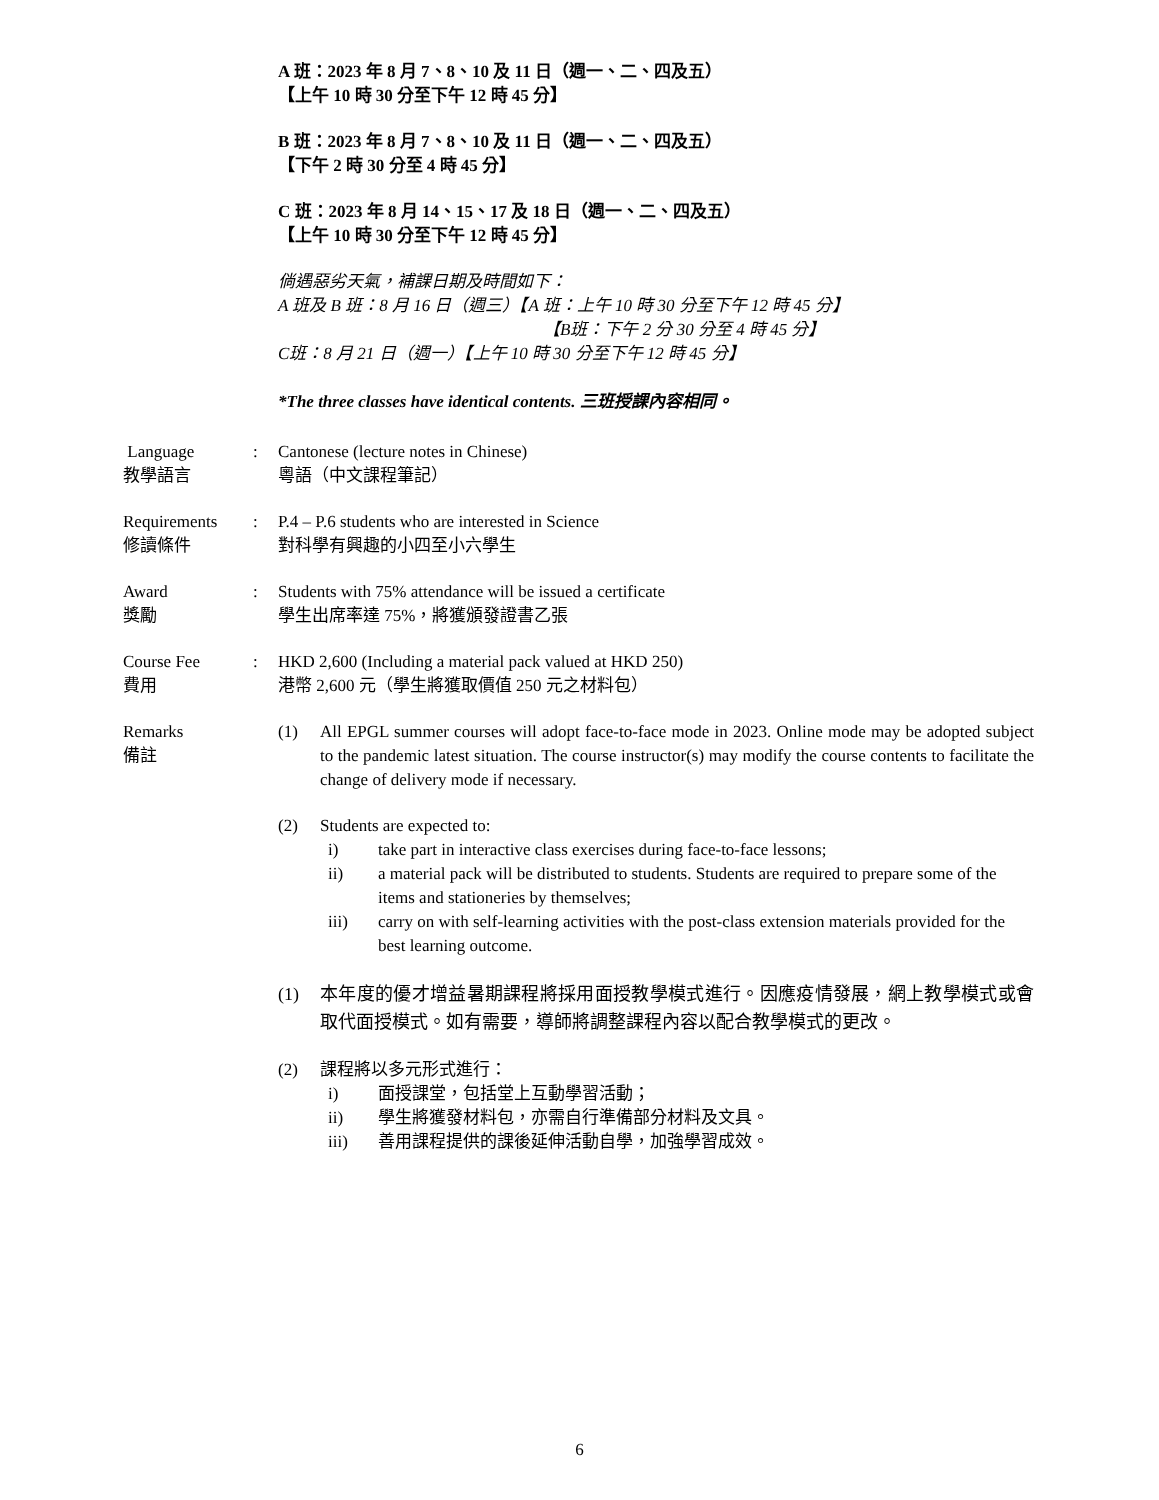A 班：2023 年 8 月 7、8、10 及 11 日（週一、二、四及五）
【上午 10 時 30 分至下午 12 時 45 分】
B 班：2023 年 8 月 7、8、10 及 11 日（週一、二、四及五）
【下午 2 時 30 分至 4 時 45 分】
C 班：2023 年 8 月 14、15、17 及 18 日（週一、二、四及五）
【上午 10 時 30 分至下午 12 時 45 分】
倘遇惡劣天氣，補課日期及時間如下：
A 班及 B 班：8 月 16 日（週三）【A 班：上午 10 時 30 分至下午 12 時 45 分】
【B班：下午 2 分 30 分至 4 時 45 分】
C班：8 月 21 日（週一）【上午 10 時 30 分至下午 12 時 45 分】
*The three classes have identical contents. 三班授課內容相同。
Language
教學語言
: Cantonese (lecture notes in Chinese)
粵語（中文課程筆記）
Requirements
修讀條件
: P.4 – P.6 students who are interested in Science
對科學有興趣的小四至小六學生
Award
獎勵
: Students with 75% attendance will be issued a certificate
學生出席率達 75%，將獲頒發證書乙張
Course Fee
費用
: HKD 2,600 (Including a material pack valued at HKD 250)
港幣 2,600 元（學生將獲取價值 250 元之材料包）
Remarks
備註
(1) All EPGL summer courses will adopt face-to-face mode in 2023. Online mode may be adopted subject to the pandemic latest situation. The course instructor(s) may modify the course contents to facilitate the change of delivery mode if necessary.
(2) Students are expected to:
i) take part in interactive class exercises during face-to-face lessons;
ii) a material pack will be distributed to students. Students are required to prepare some of the items and stationeries by themselves;
iii) carry on with self-learning activities with the post-class extension materials provided for the best learning outcome.
(1) 本年度的優才增益暑期課程將採用面授教學模式進行。因應疫情發展，網上教學模式或會取代面授模式。如有需要，導師將調整課程內容以配合教學模式的更改。
(2) 課程將以多元形式進行：
i) 面授課堂，包括堂上互動學習活動；
ii) 學生將獲發材料包，亦需自行準備部分材料及文具。
iii) 善用課程提供的課後延伸活動自學，加強學習成效。
6